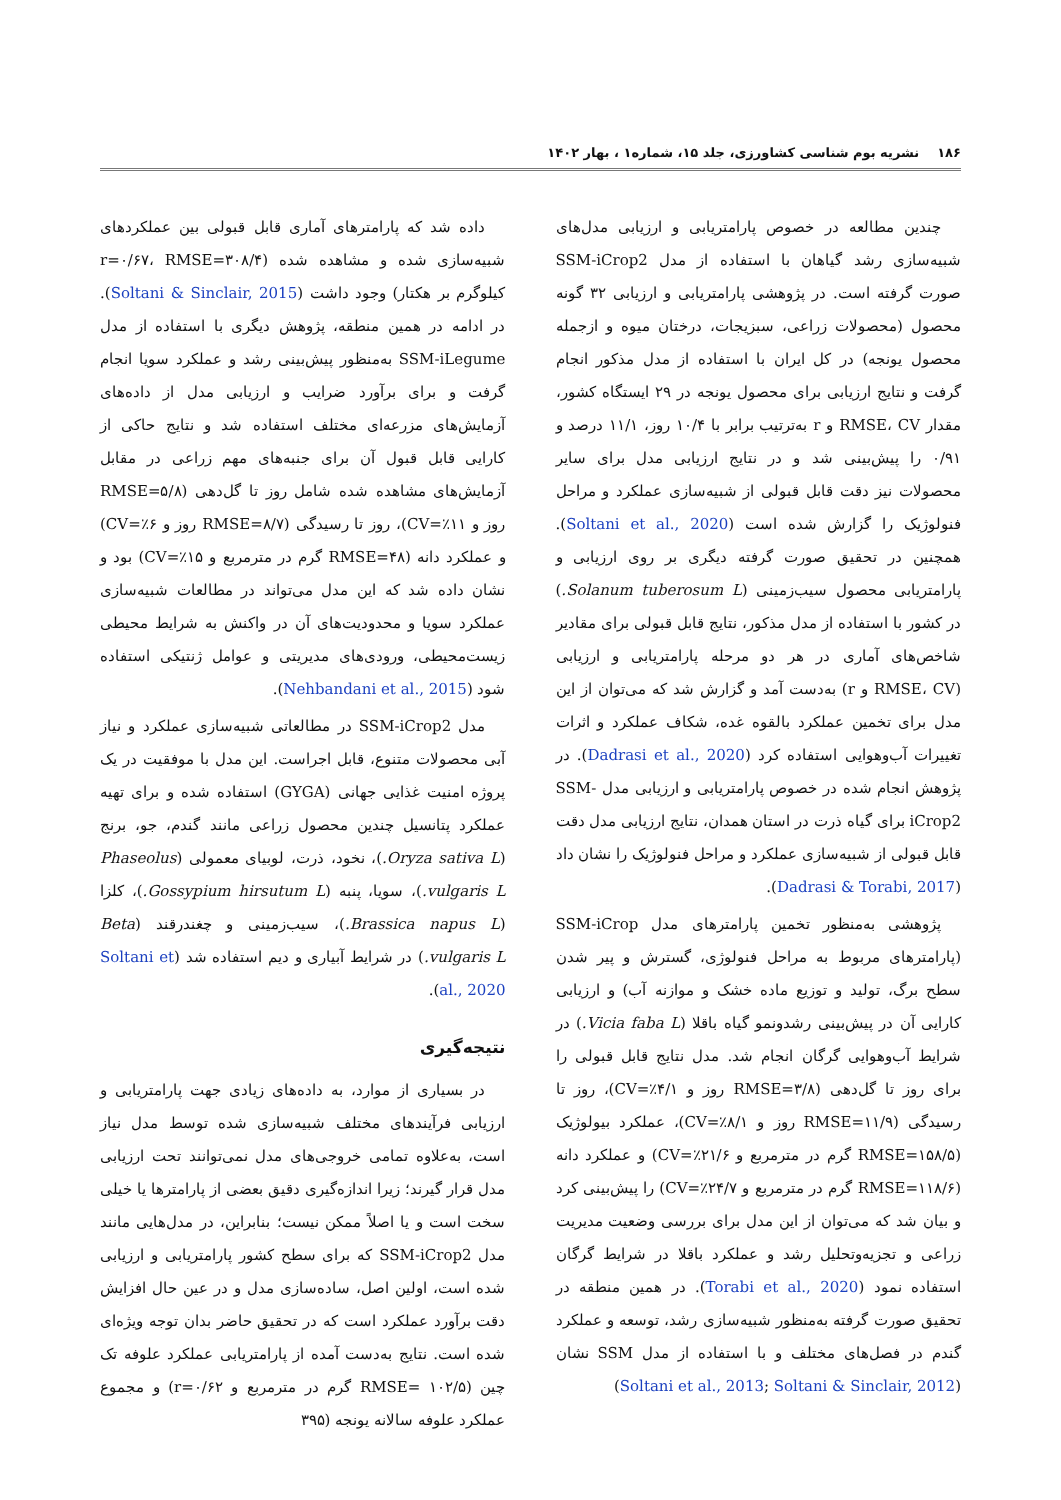۱۸۶ نشریه بوم شناسی کشاورزی، جلد ۱۵، شماره۱ ، بهار ۱۴۰۲
چندین مطالعه در خصوص پارامتریابی و ارزیابی مدل‌های شبیه‌سازی رشد گیاهان با استفاده از مدل SSM-iCrop2 صورت گرفته است. در پژوهشی پارامتریابی و ارزیابی ۳۲ گونه محصول (محصولات زراعی، سبزیجات، درختان میوه و ازجمله محصول یونجه) در کل ایران با استفاده از مدل مذکور انجام گرفت و نتایج ارزیابی برای محصول یونجه در ۲۹ ایستگاه کشور، مقدار RMSE، CV و r به‌ترتیب برابر با ۱۰/۴ روز، ۱۱/۱ درصد و ۰/۹۱ را پیش‌بینی شد و در نتایج ارزیابی مدل برای سایر محصولات نیز دقت قابل قبولی از شبیه‌سازی عملکرد و مراحل فنولوژیک را گزارش شده است (Soltani et al., 2020). همچنین در تحقیق صورت گرفته دیگری بر روی ارزیابی و پارامتریابی محصول سیب‌زمینی (Solanum tuberosum L.) در کشور با استفاده از مدل مذکور، نتایج قابل قبولی برای مقادیر شاخص‌های آماری در هر دو مرحله پارامتریابی و ارزیابی (RMSE، CV و r) به‌دست آمد و گزارش شد که می‌توان از این مدل برای تخمین عملکرد بالقوه غده، شکاف عملکرد و اثرات تغییرات آب‌وهوایی استفاده کرد (Dadrasi et al., 2020). در پژوهش انجام شده در خصوص پارامتریابی و ارزیابی مدل SSM-iCrop2 برای گیاه ذرت در استان همدان، نتایج ارزیابی مدل دقت قابل قبولی از شبیه‌سازی عملکرد و مراحل فنولوژیک را نشان داد (Dadrasi & Torabi, 2017).
پژوهشی به‌منظور تخمین پارامترهای مدل SSM-iCrop (پارامترهای مربوط به مراحل فنولوژی، گسترش و پیر شدن سطح برگ، تولید و توزیع ماده خشک و موازنه آب) و ارزیابی کارایی آن در پیش‌بینی رشدونمو گیاه باقلا (Vicia faba L.) در شرایط آب‌وهوایی گرگان انجام شد. مدل نتایج قابل قبولی را برای روز تا گل‌دهی (RMSE=۳/۸ روز و CV=٪۴/۱)، روز تا رسیدگی (RMSE=۱۱/۹ روز و CV=٪۸/۱)، عملکرد بیولوژیک (RMSE=۱۵۸/۵ گرم در مترمربع و CV=٪۲۱/۶) و عملکرد دانه (RMSE=۱۱۸/۶ گرم در مترمربع و CV=٪۲۴/۷) را پیش‌بینی کرد و بیان شد که می‌توان از این مدل برای بررسی وضعیت مدیریت زراعی و تجزیه‌وتحلیل رشد و عملکرد باقلا در شرایط گرگان استفاده نمود (Torabi et al., 2020). در همین منطقه در تحقیق صورت گرفته به‌منظور شبیه‌سازی رشد، توسعه و عملکرد گندم در فصل‌های مختلف و با استفاده از مدل SSM نشان (Soltani et al., 2013; Soltani & Sinclair, 2012)
داده شد که پارامترهای آماری قابل قبولی بین عملکردهای شبیه‌سازی شده و مشاهده شده (r=۰/۶۷، RMSE=۳۰۸/۴ کیلوگرم بر هکتار) وجود داشت (Soltani & Sinclair, 2015). در ادامه در همین منطقه، پژوهش دیگری با استفاده از مدل SSM-iLegume به‌منظور پیش‌بینی رشد و عملکرد سویا انجام گرفت و برای برآورد ضرایب و ارزیابی مدل از داده‌های آزمایش‌های مزرعه‌ای مختلف استفاده شد و نتایج حاکی از کارایی قابل قبول آن برای جنبه‌های مهم زراعی در مقابل آزمایش‌های مشاهده شده شامل روز تا گل‌دهی (RMSE=۵/۸ روز و CV=٪۱۱)، روز تا رسیدگی (RMSE=۸/۷ روز و CV=٪۶) و عملکرد دانه (RMSE=۴۸ گرم در مترمربع و CV=٪۱۵) بود و نشان داده شد که این مدل می‌تواند در مطالعات شبیه‌سازی عملکرد سویا و محدودیت‌های آن در واکنش به شرایط محیطی زیست‌محیطی، ورودی‌های مدیریتی و عوامل ژنتیکی استفاده شود (Nehbandani et al., 2015).
مدل SSM-iCrop2 در مطالعاتی شبیه‌سازی عملکرد و نیاز آبی محصولات متنوع، قابل اجراست. این مدل با موفقیت در یک پروژه امنیت غذایی جهانی (GYGA) استفاده شده و برای تهیه عملکرد پتانسیل چندین محصول زراعی مانند گندم، جو، برنج (Oryza sativa L.)، نخود، ذرت، لوبیای معمولی (Phaseolus vulgaris L.)، سویا، پنبه (Gossypium hirsutum L.)، کلزا (Brassica napus L.)، سیب‌زمینی و چغندرقند (Beta vulgaris L.) در شرایط آبیاری و دیم استفاده شد (Soltani et al., 2020).
نتیجه‌گیری
در بسیاری از موارد، به داده‌های زیادی جهت پارامتریابی و ارزیابی فرآیندهای مختلف شبیه‌سازی شده توسط مدل نیاز است، به‌علاوه تمامی خروجی‌های مدل نمی‌توانند تحت ارزیابی مدل قرار گیرند؛ زیرا اندازه‌گیری دقیق بعضی از پارامترها یا خیلی سخت است و یا اصلاً ممکن نیست؛ بنابراین، در مدل‌هایی مانند مدل SSM-iCrop2 که برای سطح کشور پارامتریابی و ارزیابی شده است، اولین اصل، ساده‌سازی مدل و در عین حال افزایش دقت برآورد عملکرد است که در تحقیق حاضر بدان توجه ویژه‌ای شده است. نتایج به‌دست آمده از پارامتریابی عملکرد علوفه تک چین (RMSE= ۱۰۲/۵ گرم در مترمربع و r=۰/۶۲) و مجموع عملکرد علوفه سالانه یونجه (۳۹۵